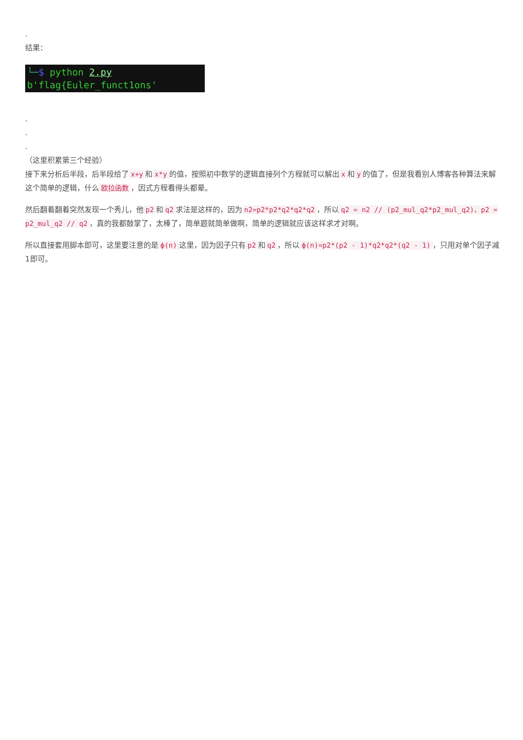.
结果：
└─$ python 2.py
b'flag{Euler_funct1ons'
.
.
.
（这里积累第三个经验）
接下来分析后半段，后半段给了 x+y 和 x*y 的值，按照初中数学的逻辑直接列个方程就可以解出 x 和 y 的值了，但是我看别人博客各种算法来解这个简单的逻辑，什么 欧拉函数 ，因式方程看得头都晕。
然后翻着翻着突然发现一个秀儿，他 p2 和 q2 求法是这样的，因为 n2=p2*p2*q2*q2*q2 ，所以 q2 = n2 // (p2_mul_q2*p2_mul_q2)、p2 = p2_mul_q2 // q2 ，真的我都鼓掌了，太棒了，简单题就简单做啊，简单的逻辑就应该这样求才对啊。
所以直接套用脚本即可，这里要注意的是 ϕ(n) 这里，因为因子只有 p2 和 q2 ，所以 ϕ(n)=p2*(p2 - 1)*q2*q2*(q2 - 1) ，只用对单个因子减1即可。